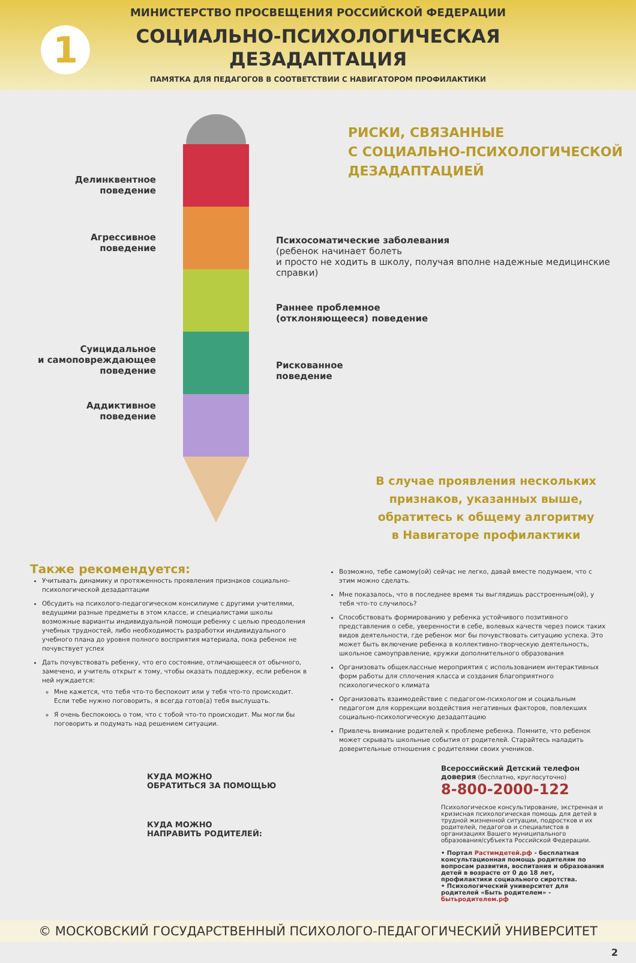1
МИНИСТЕРСТВО ПРОСВЕЩЕНИЯ РОССИЙСКОЙ ФЕДЕРАЦИИ
СОЦИАЛЬНО-ПСИХОЛОГИЧЕСКАЯ
ДЕЗАДАПТАЦИЯ
ПАМЯТКА ДЛЯ ПЕДАГОГОВ В СООТВЕТСТВИИ С НАВИГАТОРОМ ПРОФИЛАКТИКИ
Делинквентное
поведение
Агрессивное
поведение
Суицидальное
и самоповреждающее
поведение
Аддиктивное
поведение
РИСКИ, СВЯЗАННЫЕ
С СОЦИАЛЬНО-ПСИХОЛОГИЧЕСКОЙ
ДЕЗАДАПТАЦИЕЙ
Психосоматические заболевания
(ребенок начинает болеть
и просто не ходить в школу, получая вполне надежные медицинские справки)
Раннее проблемное
(отклоняющееся) поведение
Рискованное
поведение
В случае проявления нескольких
признаков, указанных выше,
обратитесь к общему алгоритму
в Навигаторе профилактики
Также рекомендуется:
Учитывать динамику и протяженность проявления признаков социально-психологической дезадаптации
Обсудить на психолого-педагогическом консилиуме с другими учителями, ведущими разные предметы в этом классе, и специалистами школы возможные варианты индивидуальной помощи ребенку с целью преодоления учебных трудностей, либо необходимость разработки индивидуального учебного плана до уровня полного восприятия материала, пока ребенок не почувствует успех
Дать почувствовать ребенку, что его состояние, отличающееся от обычного, замечено, и учитель открыт к тому, чтобы оказать поддержку, если ребенок в ней нуждается:
Мне кажется, что тебя что-то беспокоит или у тебя что-то происходит. Если тебе нужно поговорить, я всегда готов(а) тебя выслушать.
Я очень беспокоюсь о том, что с тобой что-то происходит. Мы могли бы поговорить и подумать над решением ситуации.
Возможно, тебе самому(ой) сейчас не легко, давай вместе подумаем, что с этим можно сделать.
Мне показалось, что в последнее время ты выглядишь расстроенным(ой), у тебя что-то случилось?
Способствовать формированию у ребенка устойчивого позитивного представления о себе, уверенности в себе, волевых качеств через поиск таких видов деятельности, где ребенок мог бы почувствовать ситуацию успеха. Это может быть включение ребенка в коллективно-творческую деятельность, школьное самоуправление, кружки дополнительного образования
Организовать общеклассные мероприятия с использованием интерактивных форм работы для сплочения класса и создания благоприятного психологического климата
Организовать взаимодействие с педагогом-психологом и социальным педагогом для коррекции воздействия негативных факторов, повлекших социально-психологическую дезадаптацию
Привлечь внимание родителей к проблеме ребенка. Помните, что ребенок может скрывать школьные события от родителей. Старайтесь наладить доверительные отношения с родителями своих учеников.
КУДА МОЖНО
ОБРАТИТЬСЯ ЗА ПОМОЩЬЮ
КУДА МОЖНО
НАПРАВИТЬ РОДИТЕЛЕЙ:
Всероссийский Детский телефон доверия (бесплатно, круглосуточно)
8-800-2000-122
Психологическое консультирование, экстренная и кризисная психологическая помощь для детей в трудной жизненной ситуации, подростков и их родителей, педагогов и специалистов в организациях Вашего муниципального образования/субъекта Российской Федерации.
• Портал Растимдетей.рф - бесплатная консультационная помощь родителям по вопросам развития, воспитания и образования детей в возрасте от 0 до 18 лет, профилактики социального сиротства.
• Психологический университет для родителей «Быть родителем» - бытьродителем.рф
© МОСКОВСКИЙ ГОСУДАРСТВЕННЫЙ ПСИХОЛОГО-ПЕДАГОГИЧЕСКИЙ УНИВЕРСИТЕТ
2